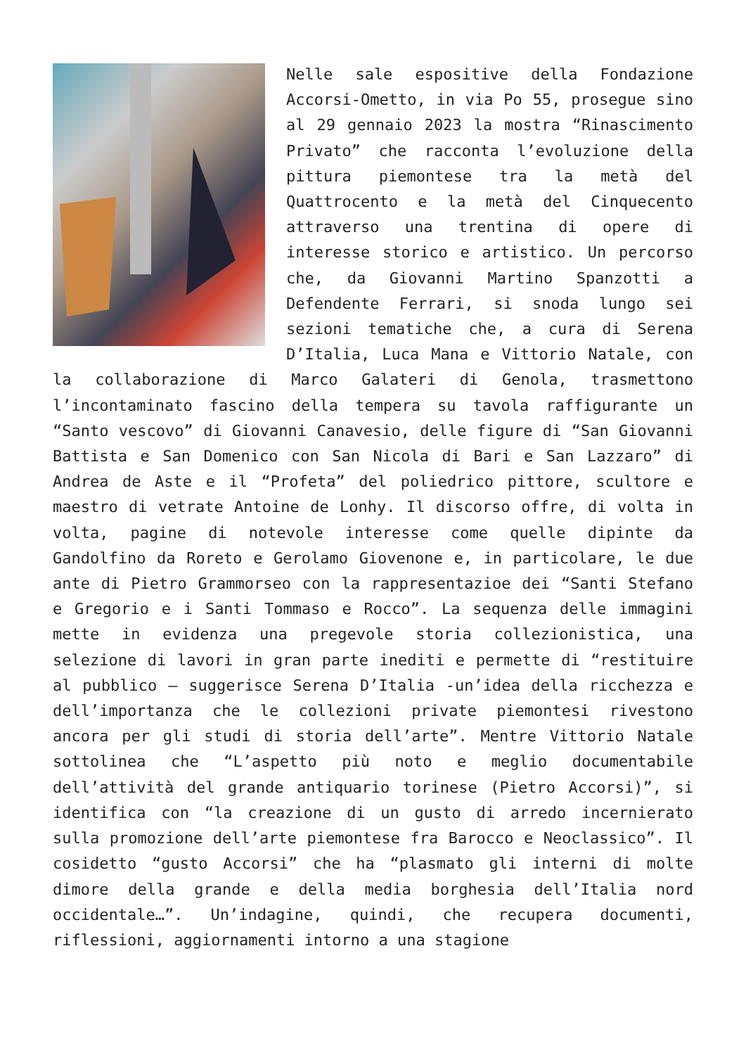Nelle sale espositive della Fondazione Accorsi-Ometto, in via Po 55, prosegue sino al 29 gennaio 2023 la mostra “Rinascimento Privato” che racconta l’evoluzione della pittura piemontese tra la metà del Quattrocento e la metà del Cinquecento attraverso una trentina di opere di interesse storico e artistico. Un percorso che, da Giovanni Martino Spanzotti a Defendente Ferrari, si snoda lungo sei sezioni tematiche che, a cura di Serena D’Italia, Luca Mana e Vittorio Natale, con la collaborazione di Marco Galateri di Genola, trasmettono l’incontaminato fascino della tempera su tavola raffigurante un “Santo vescovo” di Giovanni Canavesio, delle figure di “San Giovanni Battista e San Domenico con San Nicola di Bari e San Lazzaro” di Andrea de Aste e il “Profeta” del poliedrico pittore, scultore e maestro di vetrate Antoine de Lonhy. Il discorso offre, di volta in volta, pagine di notevole interesse come quelle dipinte da Gandolfino da Roreto e Gerolamo Giovenone e, in particolare, le due ante di Pietro Grammorseo con la rappresentazioe dei “Santi Stefano e Gregorio e i Santi Tommaso e Rocco”. La sequenza delle immagini mette in evidenza una pregevole storia collezionistica, una selezione di lavori in gran parte inediti e permette di “restituire al pubblico – suggerisce Serena D’Italia -un’idea della ricchezza e dell’importanza che le collezioni private piemontesi rivestono ancora per gli studi di storia dell’arte”. Mentre Vittorio Natale sottolinea che “L’aspetto più noto e meglio documentabile dell’attività del grande antiquario torinese (Pietro Accorsi)”, si identifica con “la creazione di un gusto di arredo incernierato sulla promozione dell’arte piemontese fra Barocco e Neoclassico”. Il cosidetto “gusto Accorsi” che ha “plasmato gli interni di molte dimore della grande e della media borghesia dell’Italia nord occidentale…”. Un’indagine, quindi, che recupera documenti, riflessioni, aggiornamenti intorno a una stagione